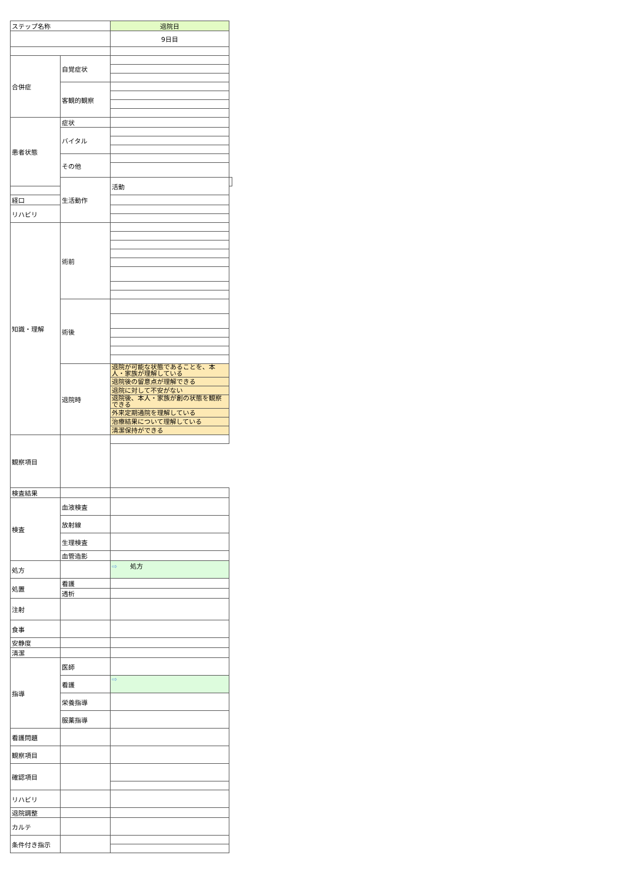| ステップ名称 | | 退院日 | |
| --- | --- | --- | --- |
| | | 9日目 | |
| 合併症 | 自覚症状 | | |
| | 客観的観察 | | |
| 患者状態 | 症状 | | |
| | バイタル | | |
| | その他 | | |
| | 生活動作 | 活動 | |
| 経口 | | | |
| リハビリ | | | |
| 知識・理解 | 術前 | | |
| | 術後 | | |
| | 退院時 | 退院が可能な状態であることを、本人・家族が理解している | |
| | | 退院後の留意点が理解できる | |
| | | 退院に対して不安がない | |
| | | 退院後、本人・家族が創の状態を観察できる | |
| | | 外来定期通院を理解している | |
| | | 治療結果について理解している | |
| | | 清潔保持ができる | |
| 観察項目 | | | |
| 検査結果 | | | |
| 検査 | 血液検査 | | |
| | 放射線 | | |
| | 生理検査 | | |
| | 血管造影 | | |
| 処方 | | ⇨ 処方 | |
| 処置 | 看護 | | |
| | 透析 | | |
| 注射 | | | |
| 食事 | | | |
| 安静度 | | | |
| 清潔 | | | |
| 指導 | 医師 | | |
| | 看護 | ⇨ | |
| | 栄養指導 | | |
| | 服薬指導 | | |
| 看護問題 | | | |
| 観察項目 | | | |
| 確認項目 | | | |
| リハビリ | | | |
| 退院調整 | | | |
| カルテ | | | |
| 条件付き指示 | | | |